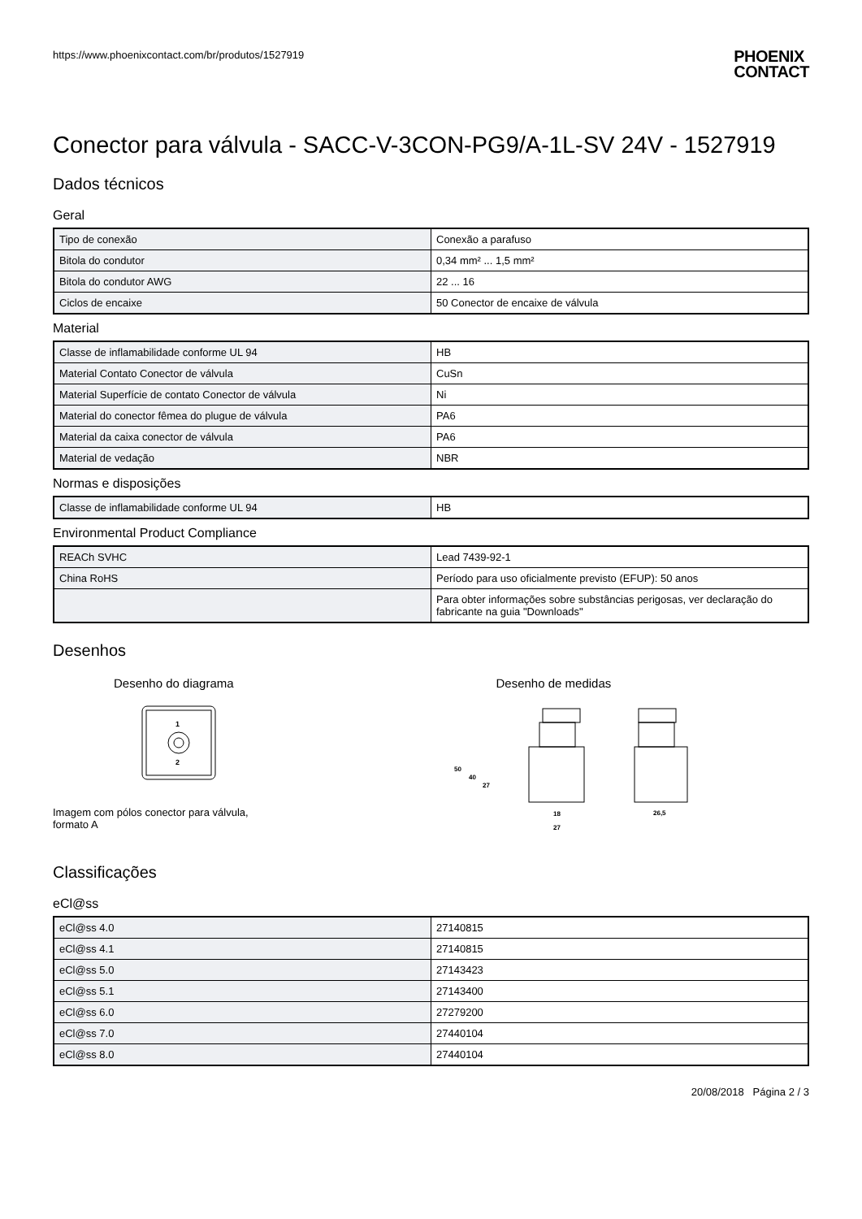https://www.phoenixcontact.com/br/produtos/1527919
PHOENIX
CONTACT
Conector para válvula - SACC-V-3CON-PG9/A-1L-SV 24V - 1527919
Dados técnicos
Geral
| Tipo de conexão | Conexão a parafuso |
| Bitola do condutor | 0,34 mm² ... 1,5 mm² |
| Bitola do condutor AWG | 22 ... 16 |
| Ciclos de encaixe | 50 Conector de encaixe de válvula |
Material
| Classe de inflamabilidade conforme UL 94 | HB |
| Material Contato Conector de válvula | CuSn |
| Material Superfície de contato Conector de válvula | Ni |
| Material do conector fêmea do plugue de válvula | PA6 |
| Material da caixa conector de válvula | PA6 |
| Material de vedação | NBR |
Normas e disposições
| Classe de inflamabilidade conforme UL 94 | HB |
Environmental Product Compliance
| REACh SVHC | Lead 7439-92-1 |
| China RoHS | Período para uso oficialmente previsto (EFUP): 50 anos |
| | Para obter informações sobre substâncias perigosas, ver declaração do fabricante na guia "Downloads" |
Desenhos
Desenho do diagrama
1
2
Imagem com pólos conector para válvula,
formato A
Desenho de medidas
50
40
27
18
27
26,5
Classificações
eCl@ss
| eCl@ss 4.0 | 27140815 |
| eCl@ss 4.1 | 27140815 |
| eCl@ss 5.0 | 27143423 |
| eCl@ss 5.1 | 27143400 |
| eCl@ss 6.0 | 27279200 |
| eCl@ss 7.0 | 27440104 |
| eCl@ss 8.0 | 27440104 |
20/08/2018 Página 2 / 3